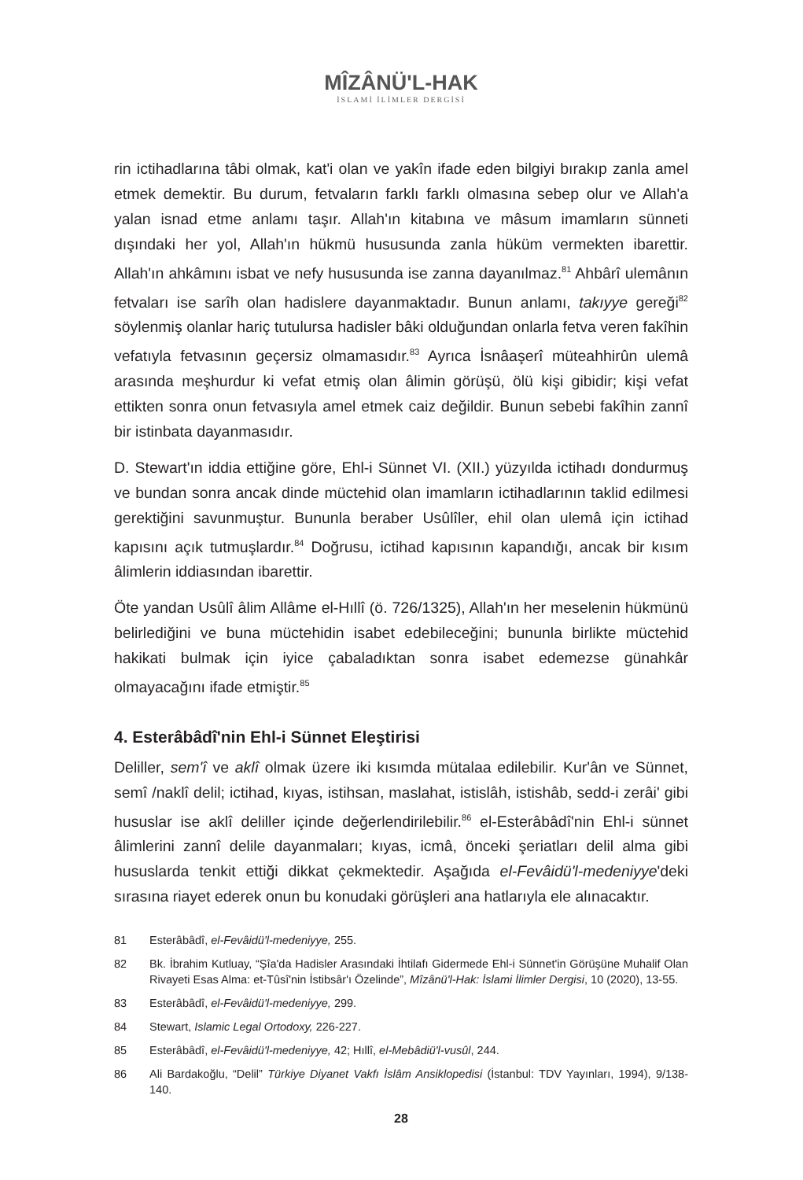MÎZÂNÜ'L-HAK
İSLAMİ İLİMLER DERGİSİ
rin ictihadlarına tâbi olmak, kat'i olan ve yakîn ifade eden bilgiyi bırakıp zanla amel etmek demektir. Bu durum, fetvaların farklı farklı olmasına sebep olur ve Allah'a yalan isnad etme anlamı taşır. Allah'ın kitabına ve mâsum imamların sünneti dışındaki her yol, Allah'ın hükmü hususunda zanla hüküm vermekten ibarettir. Allah'ın ahkâmını isbat ve nefy hususunda ise zanna dayanılmaz.<sup>81</sup> Ahbârî ulemânın fetvaları ise sarîh olan hadislere dayanmaktadır. Bunun anlamı, takıyye gereği<sup>82</sup> söylenmiş olanlar hariç tutulursa hadisler bâki olduğundan onlarla fetva veren fakîhin vefatıyla fetvasının geçersiz olmamasıdır.<sup>83</sup> Ayrıca İsnâaşerî müteahhirûn ulemâ arasında meşhurdur ki vefat etmiş olan âlimin görüşü, ölü kişi gibidir; kişi vefat ettikten sonra onun fetvasıyla amel etmek caiz değildir. Bunun sebebi fakîhin zannî bir istinbata dayanmasıdır.
D. Stewart'ın iddia ettiğine göre, Ehl-i Sünnet VI. (XII.) yüzyılda ictihadı dondurmuş ve bundan sonra ancak dinde müctehid olan imamların ictihadlarının taklid edilmesi gerektiğini savunmuştur. Bununla beraber Usûlîler, ehil olan ulemâ için ictihad kapısını açık tutmuşlardır.<sup>84</sup> Doğrusu, ictihad kapısının kapandığı, ancak bir kısım âlimlerin iddiasından ibarettir.
Öte yandan Usûlî âlim Allâme el-Hıllî (ö. 726/1325), Allah'ın her meselenin hükmünü belirlediğini ve buna müctehidin isabet edebileceğini; bununla birlikte müctehid hakikati bulmak için iyice çabaladıktan sonra isabet edemezse günahkâr olmayacağını ifade etmiştir.<sup>85</sup>
4. Esterâbâdî'nin Ehl-i Sünnet Eleştirisi
Deliller, sem'î ve aklî olmak üzere iki kısımda mütalaa edilebilir. Kur'ân ve Sünnet, semî /naklî delil; ictihad, kıyas, istihsan, maslahat, istislâh, istishâb, sedd-i zerâi' gibi hususlar ise aklî deliller içinde değerlendirilebilir.<sup>86</sup> el-Esterâbâdî'nin Ehl-i sünnet âlimlerini zannî delile dayanmaları; kıyas, icmâ, önceki şeriatları delil alma gibi hususlarda tenkit ettiği dikkat çekmektedir. Aşağıda el-Fevâidü'l-medeniyye'deki sırasına riayet ederek onun bu konudaki görüşleri ana hatlarıyla ele alınacaktır.
81 Esterâbâdî, el-Fevâidü'l-medeniyye, 255.
82 Bk. İbrahim Kutluay, “Şîa'da Hadisler Arasındaki İhtilafı Gidermede Ehl-i Sünnet'in Görüşüne Muhalif Olan Rivayeti Esas Alma: et-Tûsî'nin İstibsâr'ı Özelinde”, Mîzânü'l-Hak: İslami İlimler Dergisi, 10 (2020), 13-55.
83 Esterâbâdî, el-Fevâidü'l-medeniyye, 299.
84 Stewart, Islamic Legal Ortodoxy, 226-227.
85 Esterâbâdî, el-Fevâidü'l-medeniyye, 42; Hıllî, el-Mebâdiü'l-vusûl, 244.
86 Ali Bardakoğlu, “Delil” Türkiye Diyanet Vakfı İslâm Ansiklopedisi (İstanbul: TDV Yayınları, 1994), 9/138-140.
28